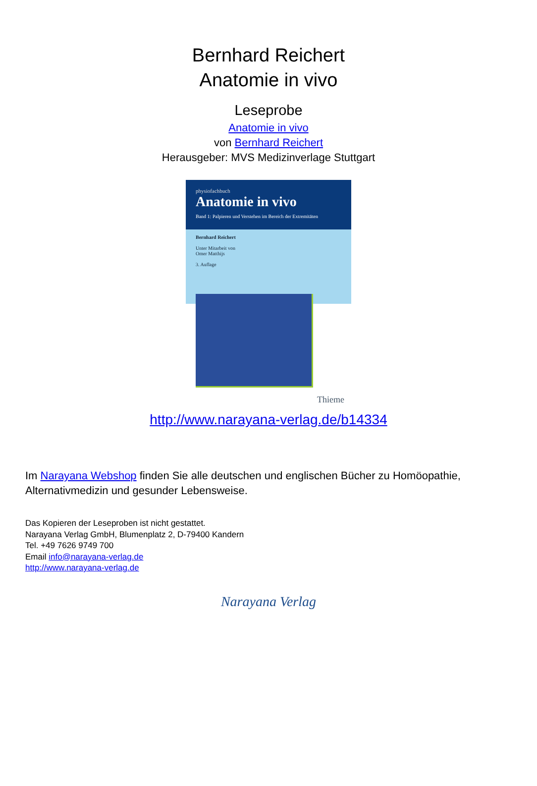Bernhard Reichert
Anatomie in vivo
Leseprobe
Anatomie in vivo
von Bernhard Reichert
Herausgeber: MVS Medizinverlage Stuttgart
physiofachbuch
Anatomie in vivo
Band 1: Palpieren und Verstehen im Bereich der Extremitäten
Bernhard Reichert
Unter Mitarbeit von
Omer Matthijs
3. Auflage
Thieme
http://www.narayana-verlag.de/b14334
Im Narayana Webshop finden Sie alle deutschen und englischen Bücher zu Homöopathie, Alternativmedizin und gesunder Lebensweise.
Das Kopieren der Leseproben ist nicht gestattet.
Narayana Verlag GmbH, Blumenplatz 2, D-79400 Kandern
Tel. +49 7626 9749 700
Email info@narayana-verlag.de
http://www.narayana-verlag.de
Narayana Verlag